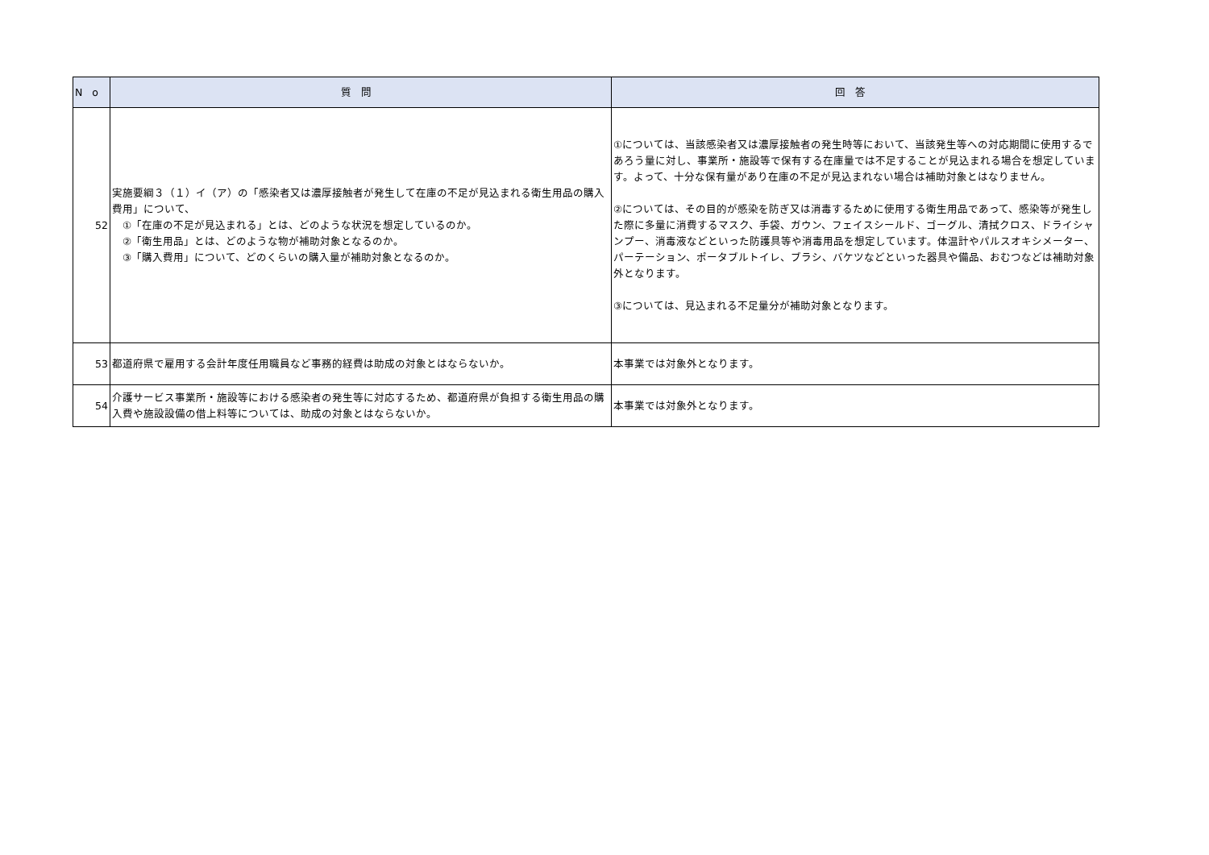| No | 質問 | 回答 |
| --- | --- | --- |
| 52 | 実施要綱３（１）イ（ア）の「感染者又は濃厚接触者が発生して在庫の不足が見込まれる衛生用品の購入費用」について、 ①「在庫の不足が見込まれる」とは、どのような状況を想定しているのか。 ②「衛生用品」とは、どのような物が補助対象となるのか。 ③「購入費用」について、どのくらいの購入量が補助対象となるのか。 | ①については、当該感染者又は濃厚接触者の発生時等において、当該発生等への対応期間に使用するであろう量に対し、事業所・施設等で保有する在庫量では不足することが見込まれる場合を想定しています。よって、十分な保有量があり在庫の不足が見込まれない場合は補助対象とはなりません。 ②については、その目的が感染を防ぎ又は消毒するために使用する衛生用品であって、感染等が発生した際に多量に消費するマスク、手袋、ガウン、フェイスシールド、ゴーグル、清拭クロス、ドライシャンプー、消毒液などといった防護具等や消毒用品を想定しています。体温計やパルスオキシメーター、パーテーション、ポータブルトイレ、ブラシ、バケツなどといった器具や備品、おむつなどは補助対象外となります。 ③については、見込まれる不足量分が補助対象となります。 |
| 53 | 都道府県で雇用する会計年度任用職員など事務的経費は助成の対象とはならないか。 | 本事業では対象外となります。 |
| 54 | 介護サービス事業所・施設等における感染者の発生等に対応するため、都道府県が負担する衛生用品の購入費や施設設備の借上料等については、助成の対象とはならないか。 | 本事業では対象外となります。 |